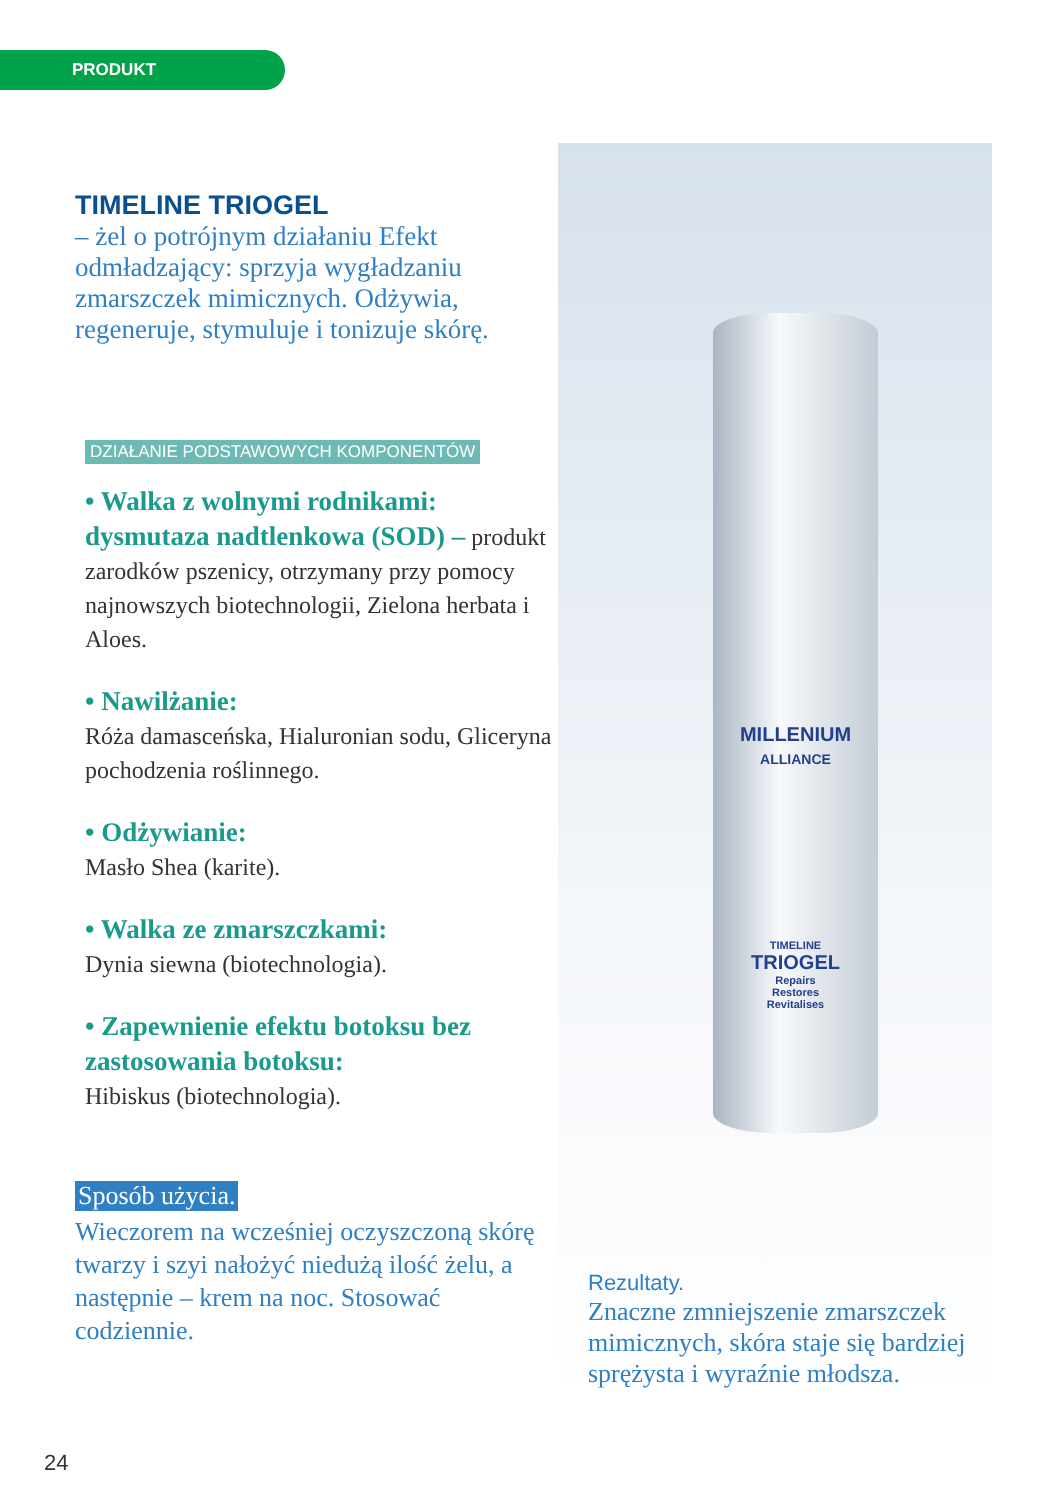PRODUKT
TIMELINE TRIOGEL
– żel o potrójnym działaniu Efekt odmładzający: sprzyja wygładzaniu zmarszczek mimicznych. Odżywia, regeneruje, stymuluje i tonizuje skórę.
DZIAŁANIE PODSTAWOWYCH KOMPONENTÓW
• Walka z wolnymi rodnikami: dysmutaza nadtlenkowa (SOD) – produkt zarodków pszenicy, otrzymany przy pomocy najnowszych biotechnologii, Zielona herbata i Aloes.
• Nawilżanie:
Róża damasceńska, Hialuronian sodu, Gliceryna pochodzenia roślinnego.
• Odżywianie:
Masło Shea (karite).
• Walka ze zmarszczkami:
Dynia siewna (biotechnologia).
• Zapewnienie efektu botoksu bez zastosowania botoksu:
Hibiskus (biotechnologia).
Sposób użycia.
Wieczorem na wcześniej oczyszczoną skórę twarzy i szyi nałożyć niedużą ilość żelu, a następnie – krem na noc. Stosować codziennie.
MILLENIUM
ALLIANCE
TIMELINE
TRIOGEL
Repairs
Restores
Revitalises
Rezultaty.
Znaczne zmniejszenie zmarszczek mimicznych, skóra staje się bardziej sprężysta i wyraźnie młodsza.
24